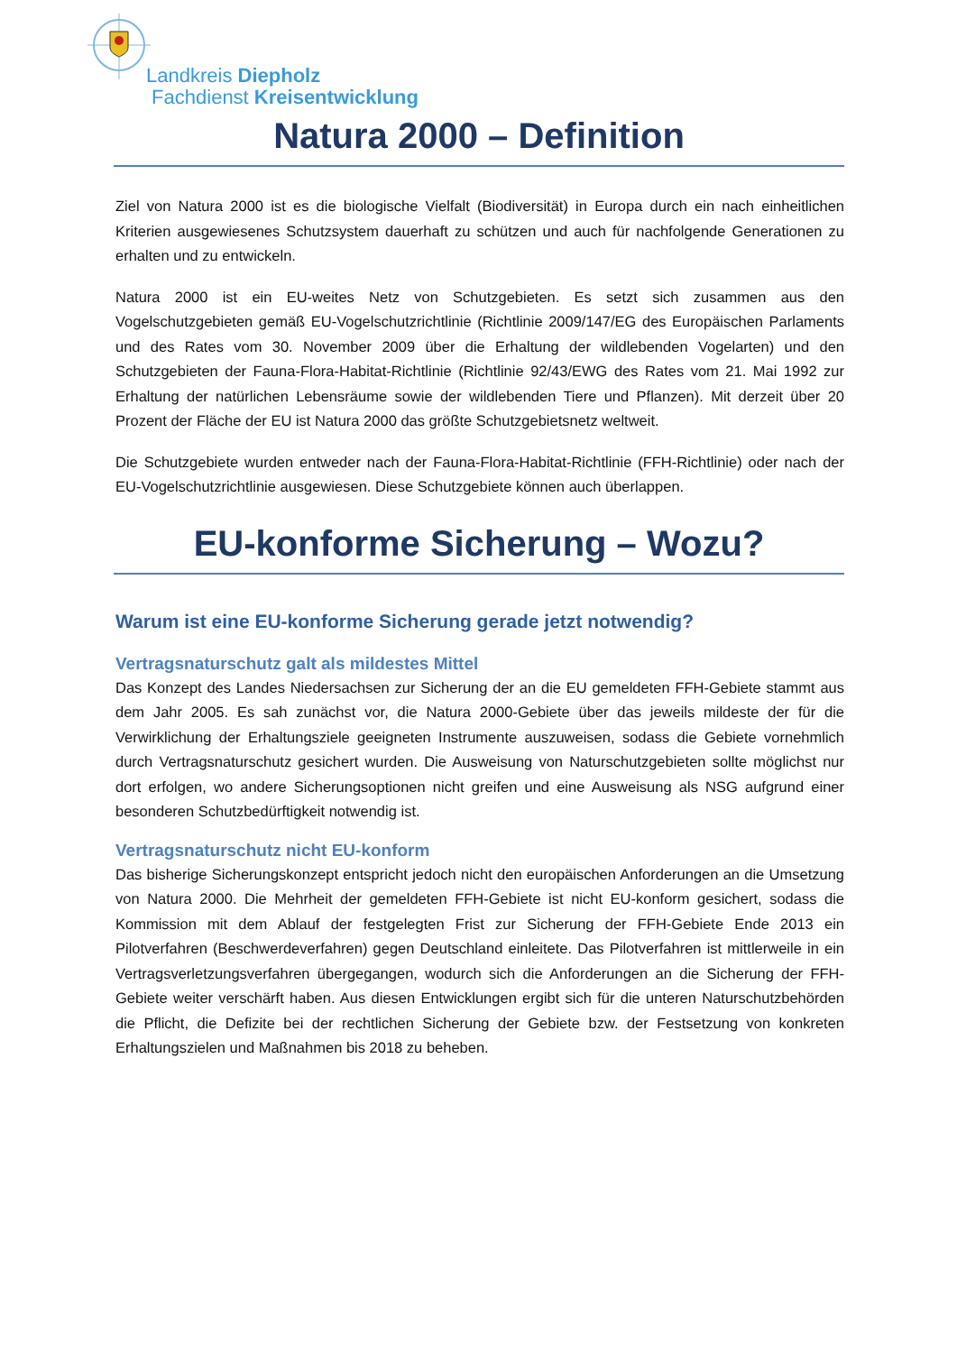Landkreis Diepholz
Fachdienst Kreisentwicklung
Natura 2000 – Definition
Ziel von Natura 2000 ist es die biologische Vielfalt (Biodiversität) in Europa durch ein nach einheitlichen Kriterien ausgewiesenes Schutzsystem dauerhaft zu schützen und auch für nachfolgende Generationen zu erhalten und zu entwickeln.
Natura 2000 ist ein EU-weites Netz von Schutzgebieten. Es setzt sich zusammen aus den Vogelschutzgebieten gemäß EU-Vogelschutzrichtlinie (Richtlinie 2009/147/EG des Europäischen Parlaments und des Rates vom 30. November 2009 über die Erhaltung der wildlebenden Vogelarten) und den Schutzgebieten der Fauna-Flora-Habitat-Richtlinie (Richtlinie 92/43/EWG des Rates vom 21. Mai 1992 zur Erhaltung der natürlichen Lebensräume sowie der wildlebenden Tiere und Pflanzen). Mit derzeit über 20 Prozent der Fläche der EU ist Natura 2000 das größte Schutzgebietsnetz weltweit.
Die Schutzgebiete wurden entweder nach der Fauna-Flora-Habitat-Richtlinie (FFH-Richtlinie) oder nach der EU-Vogelschutzrichtlinie ausgewiesen. Diese Schutzgebiete können auch überlappen.
EU-konforme Sicherung – Wozu?
Warum ist eine EU-konforme Sicherung gerade jetzt notwendig?
Vertragsnaturschutz galt als mildestes Mittel
Das Konzept des Landes Niedersachsen zur Sicherung der an die EU gemeldeten FFH-Gebiete stammt aus dem Jahr 2005. Es sah zunächst vor, die Natura 2000-Gebiete über das jeweils mildeste der für die Verwirklichung der Erhaltungsziele geeigneten Instrumente auszuweisen, sodass die Gebiete vornehmlich durch Vertragsnaturschutz gesichert wurden. Die Ausweisung von Naturschutzgebieten sollte möglichst nur dort erfolgen, wo andere Sicherungsoptionen nicht greifen und eine Ausweisung als NSG aufgrund einer besonderen Schutzbedürftigkeit notwendig ist.
Vertragsnaturschutz nicht EU-konform
Das bisherige Sicherungskonzept entspricht jedoch nicht den europäischen Anforderungen an die Umsetzung von Natura 2000. Die Mehrheit der gemeldeten FFH-Gebiete ist nicht EU-konform gesichert, sodass die Kommission mit dem Ablauf der festgelegten Frist zur Sicherung der FFH-Gebiete Ende 2013 ein Pilotverfahren (Beschwerdeverfahren) gegen Deutschland einleitete. Das Pilotverfahren ist mittlerweile in ein Vertragsverletzungsverfahren übergegangen, wodurch sich die Anforderungen an die Sicherung der FFH-Gebiete weiter verschärft haben. Aus diesen Entwicklungen ergibt sich für die unteren Naturschutzbehörden die Pflicht, die Defizite bei der rechtlichen Sicherung der Gebiete bzw. der Festsetzung von konkreten Erhaltungszielen und Maßnahmen bis 2018 zu beheben.